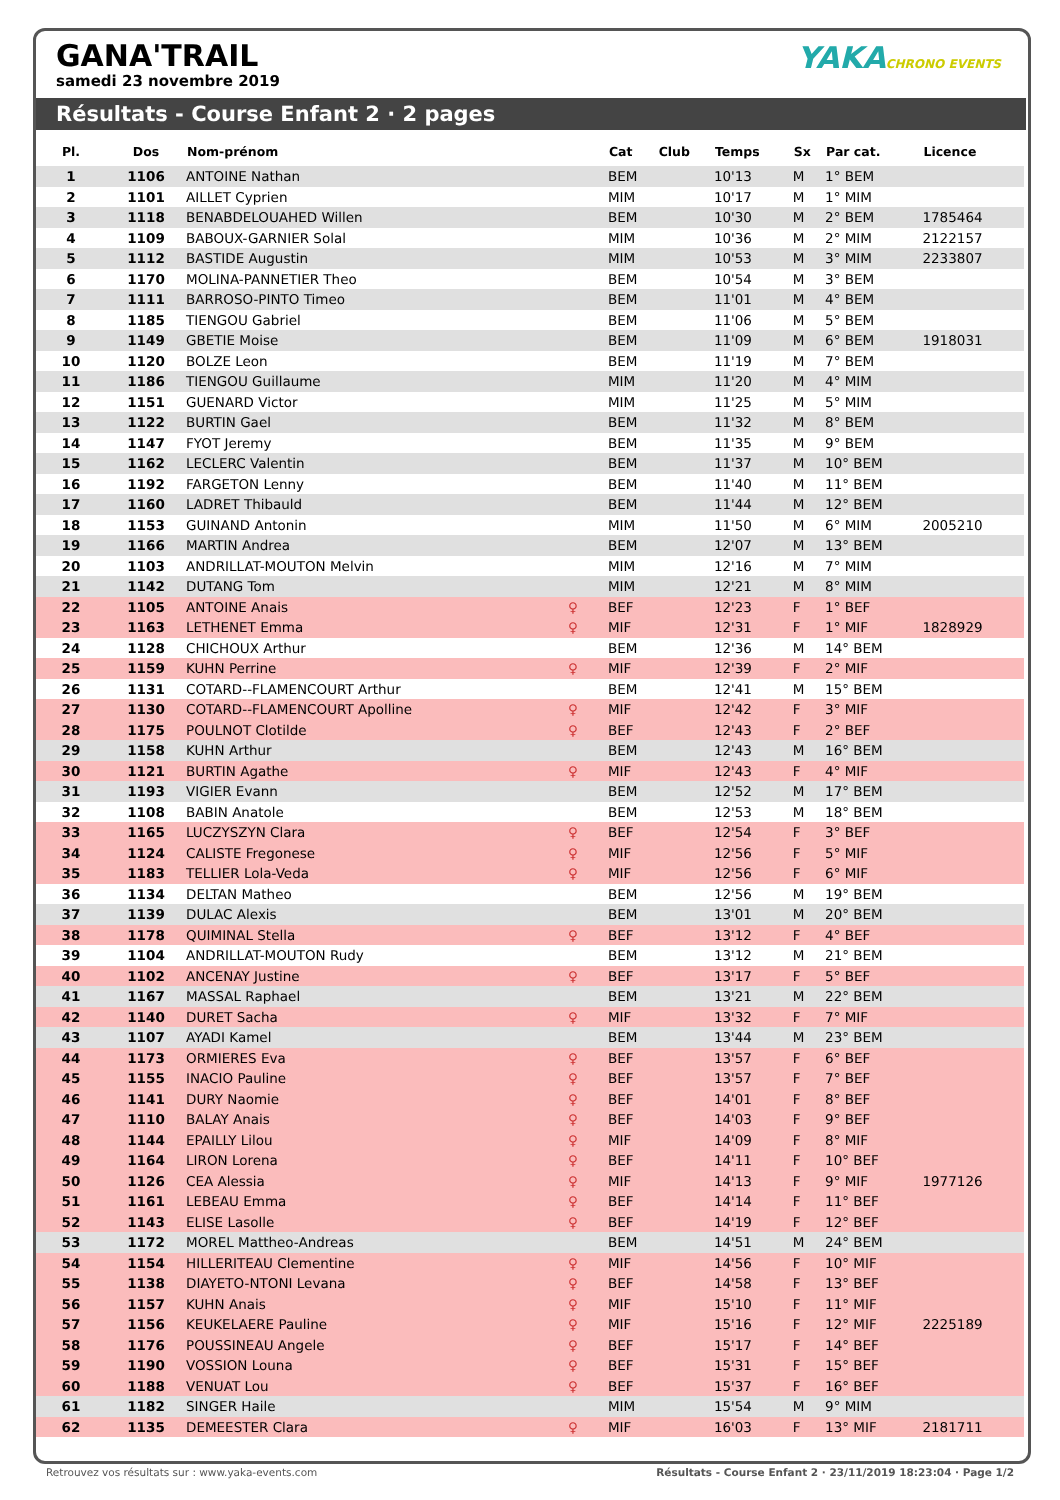GANA'TRAIL
samedi 23 novembre 2019
YAKACHRONO EVENTS
Résultats - Course Enfant 2 · 2 pages
| Pl. | Dos | Nom-prénom | | Cat | Club | Temps | Sx | Par cat. | Licence |
| --- | --- | --- | --- | --- | --- | --- | --- | --- | --- |
| 1 | 1106 | ANTOINE Nathan | | BEM | | 10'13 | M | 1° BEM | |
| 2 | 1101 | AILLET Cyprien | | MIM | | 10'17 | M | 1° MIM | |
| 3 | 1118 | BENABDELOUAHED Willen | | BEM | | 10'30 | M | 2° BEM | 1785464 |
| 4 | 1109 | BABOUX-GARNIER Solal | | MIM | | 10'36 | M | 2° MIM | 2122157 |
| 5 | 1112 | BASTIDE Augustin | | MIM | | 10'53 | M | 3° MIM | 2233807 |
| 6 | 1170 | MOLINA-PANNETIER Theo | | BEM | | 10'54 | M | 3° BEM | |
| 7 | 1111 | BARROSO-PINTO Timeo | | BEM | | 11'01 | M | 4° BEM | |
| 8 | 1185 | TIENGOU Gabriel | | BEM | | 11'06 | M | 5° BEM | |
| 9 | 1149 | GBETIE Moise | | BEM | | 11'09 | M | 6° BEM | 1918031 |
| 10 | 1120 | BOLZE Leon | | BEM | | 11'19 | M | 7° BEM | |
| 11 | 1186 | TIENGOU Guillaume | | MIM | | 11'20 | M | 4° MIM | |
| 12 | 1151 | GUENARD Victor | | MIM | | 11'25 | M | 5° MIM | |
| 13 | 1122 | BURTIN Gael | | BEM | | 11'32 | M | 8° BEM | |
| 14 | 1147 | FYOT Jeremy | | BEM | | 11'35 | M | 9° BEM | |
| 15 | 1162 | LECLERC Valentin | | BEM | | 11'37 | M | 10° BEM | |
| 16 | 1192 | FARGETON Lenny | | BEM | | 11'40 | M | 11° BEM | |
| 17 | 1160 | LADRET Thibauld | | BEM | | 11'44 | M | 12° BEM | |
| 18 | 1153 | GUINAND Antonin | | MIM | | 11'50 | M | 6° MIM | 2005210 |
| 19 | 1166 | MARTIN Andrea | | BEM | | 12'07 | M | 13° BEM | |
| 20 | 1103 | ANDRILLAT-MOUTON Melvin | | MIM | | 12'16 | M | 7° MIM | |
| 21 | 1142 | DUTANG Tom | | MIM | | 12'21 | M | 8° MIM | |
| 22 | 1105 | ANTOINE Anais | ♀ | BEF | | 12'23 | F | 1° BEF | |
| 23 | 1163 | LETHENET Emma | ♀ | MIF | | 12'31 | F | 1° MIF | 1828929 |
| 24 | 1128 | CHICHOUX Arthur | | BEM | | 12'36 | M | 14° BEM | |
| 25 | 1159 | KUHN Perrine | ♀ | MIF | | 12'39 | F | 2° MIF | |
| 26 | 1131 | COTARD--FLAMENCOURT Arthur | | BEM | | 12'41 | M | 15° BEM | |
| 27 | 1130 | COTARD--FLAMENCOURT Apolline | ♀ | MIF | | 12'42 | F | 3° MIF | |
| 28 | 1175 | POULNOT Clotilde | ♀ | BEF | | 12'43 | F | 2° BEF | |
| 29 | 1158 | KUHN Arthur | | BEM | | 12'43 | M | 16° BEM | |
| 30 | 1121 | BURTIN Agathe | ♀ | MIF | | 12'43 | F | 4° MIF | |
| 31 | 1193 | VIGIER Evann | | BEM | | 12'52 | M | 17° BEM | |
| 32 | 1108 | BABIN Anatole | | BEM | | 12'53 | M | 18° BEM | |
| 33 | 1165 | LUCZYSZYN Clara | ♀ | BEF | | 12'54 | F | 3° BEF | |
| 34 | 1124 | CALISTE Fregonese | ♀ | MIF | | 12'56 | F | 5° MIF | |
| 35 | 1183 | TELLIER Lola-Veda | ♀ | MIF | | 12'56 | F | 6° MIF | |
| 36 | 1134 | DELTAN Matheo | | BEM | | 12'56 | M | 19° BEM | |
| 37 | 1139 | DULAC Alexis | | BEM | | 13'01 | M | 20° BEM | |
| 38 | 1178 | QUIMINAL Stella | ♀ | BEF | | 13'12 | F | 4° BEF | |
| 39 | 1104 | ANDRILLAT-MOUTON Rudy | | BEM | | 13'12 | M | 21° BEM | |
| 40 | 1102 | ANCENAY Justine | ♀ | BEF | | 13'17 | F | 5° BEF | |
| 41 | 1167 | MASSAL Raphael | | BEM | | 13'21 | M | 22° BEM | |
| 42 | 1140 | DURET Sacha | ♀ | MIF | | 13'32 | F | 7° MIF | |
| 43 | 1107 | AYADI Kamel | | BEM | | 13'44 | M | 23° BEM | |
| 44 | 1173 | ORMIERES Eva | ♀ | BEF | | 13'57 | F | 6° BEF | |
| 45 | 1155 | INACIO Pauline | ♀ | BEF | | 13'57 | F | 7° BEF | |
| 46 | 1141 | DURY Naomie | ♀ | BEF | | 14'01 | F | 8° BEF | |
| 47 | 1110 | BALAY Anais | ♀ | BEF | | 14'03 | F | 9° BEF | |
| 48 | 1144 | EPAILLY Lilou | ♀ | MIF | | 14'09 | F | 8° MIF | |
| 49 | 1164 | LIRON Lorena | ♀ | BEF | | 14'11 | F | 10° BEF | |
| 50 | 1126 | CEA Alessia | ♀ | MIF | | 14'13 | F | 9° MIF | 1977126 |
| 51 | 1161 | LEBEAU Emma | ♀ | BEF | | 14'14 | F | 11° BEF | |
| 52 | 1143 | ELISE Lasolle | ♀ | BEF | | 14'19 | F | 12° BEF | |
| 53 | 1172 | MOREL Mattheo-Andreas | | BEM | | 14'51 | M | 24° BEM | |
| 54 | 1154 | HILLERITEAU Clementine | ♀ | MIF | | 14'56 | F | 10° MIF | |
| 55 | 1138 | DIAYETO-NTONI Levana | ♀ | BEF | | 14'58 | F | 13° BEF | |
| 56 | 1157 | KUHN Anais | ♀ | MIF | | 15'10 | F | 11° MIF | |
| 57 | 1156 | KEUKELAERE Pauline | ♀ | MIF | | 15'16 | F | 12° MIF | 2225189 |
| 58 | 1176 | POUSSINEAU Angele | ♀ | BEF | | 15'17 | F | 14° BEF | |
| 59 | 1190 | VOSSION Louna | ♀ | BEF | | 15'31 | F | 15° BEF | |
| 60 | 1188 | VENUAT Lou | ♀ | BEF | | 15'37 | F | 16° BEF | |
| 61 | 1182 | SINGER Haile | | MIM | | 15'54 | M | 9° MIM | |
| 62 | 1135 | DEMEESTER Clara | ♀ | MIF | | 16'03 | F | 13° MIF | 2181711 |
Retrouvez vos résultats sur : www.yaka-events.com Résultats - Course Enfant 2 · 23/11/2019 18:23:04 · Page 1/2